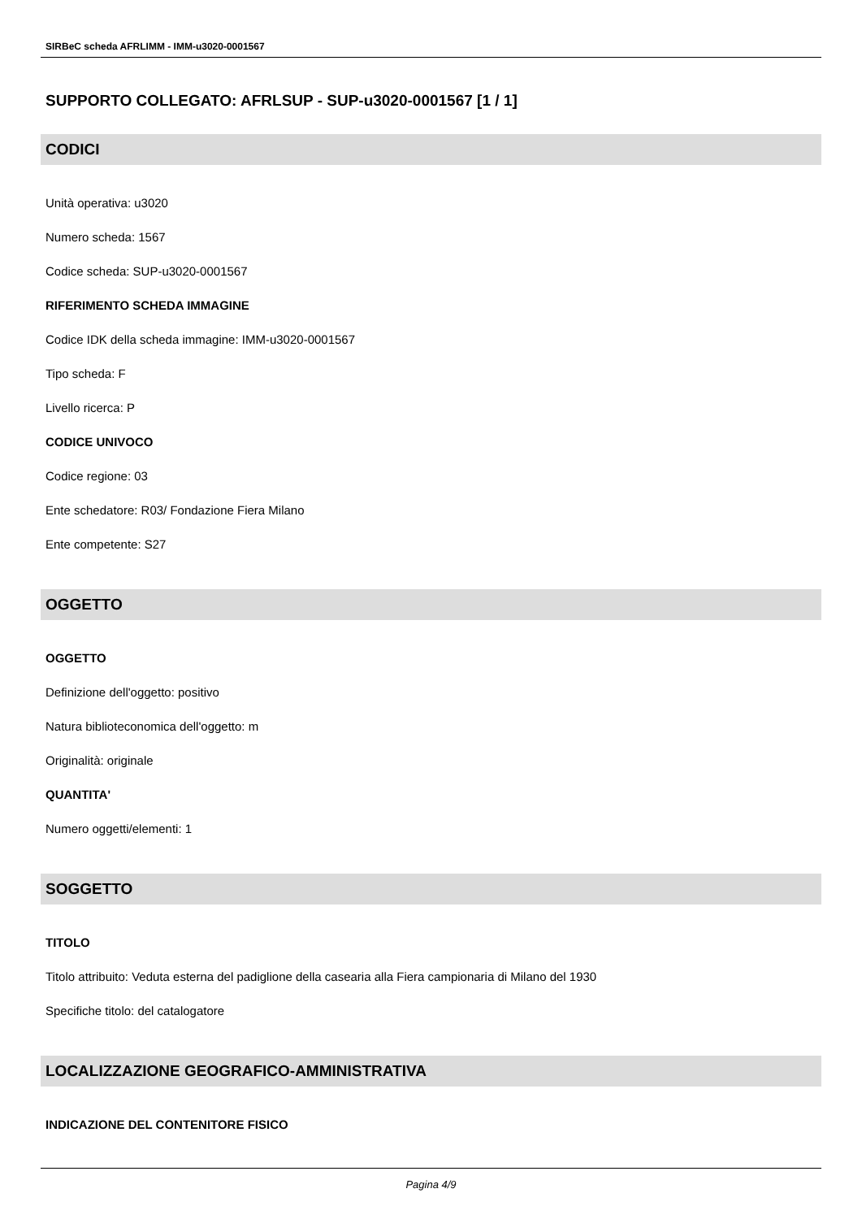SIRBeC scheda AFRLIMM - IMM-u3020-0001567
SUPPORTO COLLEGATO: AFRLSUP - SUP-u3020-0001567 [1 / 1]
CODICI
Unità operativa: u3020
Numero scheda: 1567
Codice scheda: SUP-u3020-0001567
RIFERIMENTO SCHEDA IMMAGINE
Codice IDK della scheda immagine: IMM-u3020-0001567
Tipo scheda: F
Livello ricerca: P
CODICE UNIVOCO
Codice regione: 03
Ente schedatore: R03/ Fondazione Fiera Milano
Ente competente: S27
OGGETTO
OGGETTO
Definizione dell'oggetto: positivo
Natura biblioteconomica dell'oggetto: m
Originalità: originale
QUANTITA'
Numero oggetti/elementi: 1
SOGGETTO
TITOLO
Titolo attribuito: Veduta esterna del padiglione della casearia alla Fiera campionaria di Milano del 1930
Specifiche titolo: del catalogatore
LOCALIZZAZIONE GEOGRAFICO-AMMINISTRATIVA
INDICAZIONE DEL CONTENITORE FISICO
Pagina 4/9